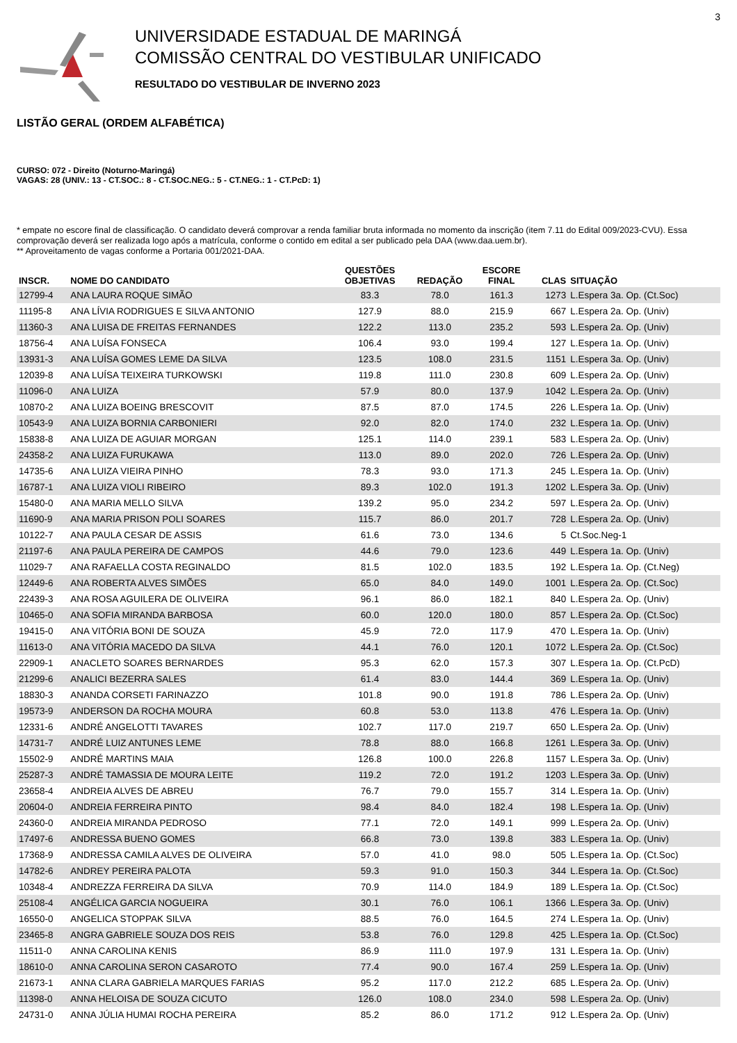3
UNIVERSIDADE ESTADUAL DE MARINGÁ
COMISSÃO CENTRAL DO VESTIBULAR UNIFICADO
RESULTADO DO VESTIBULAR DE INVERNO 2023
LISTÃO GERAL (ORDEM ALFABÉTICA)
CURSO: 072 - Direito (Noturno-Maringá)
VAGAS: 28 (UNIV.: 13 - CT.SOC.: 8 - CT.SOC.NEG.: 5 - CT.NEG.: 1 - CT.PcD: 1)
* empate no escore final de classificação. O candidato deverá comprovar a renda familiar bruta informada no momento da inscrição (item 7.11 do Edital 009/2023-CVU). Essa comprovação deverá ser realizada logo após a matrícula, conforme o contido em edital a ser publicado pela DAA (www.daa.uem.br).
** Aproveitamento de vagas conforme a Portaria 001/2021-DAA.
| INSCR. | NOME DO CANDIDATO | QUESTÕES OBJETIVAS | REDAÇÃO | ESCORE FINAL | CLAS | SITUAÇÃO |
| --- | --- | --- | --- | --- | --- | --- |
| 12799-4 | ANA LAURA ROQUE SIMÃO | 83.3 | 78.0 | 161.3 | 1273 | L.Espera 3a. Op. (Ct.Soc) |
| 11195-8 | ANA LÍVIA RODRIGUES E SILVA ANTONIO | 127.9 | 88.0 | 215.9 | 667 | L.Espera 2a. Op. (Univ) |
| 11360-3 | ANA LUISA DE FREITAS FERNANDES | 122.2 | 113.0 | 235.2 | 593 | L.Espera 2a. Op. (Univ) |
| 18756-4 | ANA LUÍSA FONSECA | 106.4 | 93.0 | 199.4 | 127 | L.Espera 1a. Op. (Univ) |
| 13931-3 | ANA LUÍSA GOMES LEME DA SILVA | 123.5 | 108.0 | 231.5 | 1151 | L.Espera 3a. Op. (Univ) |
| 12039-8 | ANA LUÍSA TEIXEIRA TURKOWSKI | 119.8 | 111.0 | 230.8 | 609 | L.Espera 2a. Op. (Univ) |
| 11096-0 | ANA LUIZA | 57.9 | 80.0 | 137.9 | 1042 | L.Espera 2a. Op. (Univ) |
| 10870-2 | ANA LUIZA BOEING BRESCOVIT | 87.5 | 87.0 | 174.5 | 226 | L.Espera 1a. Op. (Univ) |
| 10543-9 | ANA LUIZA BORNIA CARBONIERI | 92.0 | 82.0 | 174.0 | 232 | L.Espera 1a. Op. (Univ) |
| 15838-8 | ANA LUIZA DE AGUIAR MORGAN | 125.1 | 114.0 | 239.1 | 583 | L.Espera 2a. Op. (Univ) |
| 24358-2 | ANA LUIZA FURUKAWA | 113.0 | 89.0 | 202.0 | 726 | L.Espera 2a. Op. (Univ) |
| 14735-6 | ANA LUIZA VIEIRA PINHO | 78.3 | 93.0 | 171.3 | 245 | L.Espera 1a. Op. (Univ) |
| 16787-1 | ANA LUIZA VIOLI RIBEIRO | 89.3 | 102.0 | 191.3 | 1202 | L.Espera 3a. Op. (Univ) |
| 15480-0 | ANA MARIA MELLO SILVA | 139.2 | 95.0 | 234.2 | 597 | L.Espera 2a. Op. (Univ) |
| 11690-9 | ANA MARIA PRISON POLI SOARES | 115.7 | 86.0 | 201.7 | 728 | L.Espera 2a. Op. (Univ) |
| 10122-7 | ANA PAULA CESAR DE ASSIS | 61.6 | 73.0 | 134.6 | 5 | Ct.Soc.Neg-1 |
| 21197-6 | ANA PAULA PEREIRA DE CAMPOS | 44.6 | 79.0 | 123.6 | 449 | L.Espera 1a. Op. (Univ) |
| 11029-7 | ANA RAFAELLA COSTA REGINALDO | 81.5 | 102.0 | 183.5 | 192 | L.Espera 1a. Op. (Ct.Neg) |
| 12449-6 | ANA ROBERTA ALVES SIMÕES | 65.0 | 84.0 | 149.0 | 1001 | L.Espera 2a. Op. (Ct.Soc) |
| 22439-3 | ANA ROSA AGUILERA DE OLIVEIRA | 96.1 | 86.0 | 182.1 | 840 | L.Espera 2a. Op. (Univ) |
| 10465-0 | ANA SOFIA MIRANDA BARBOSA | 60.0 | 120.0 | 180.0 | 857 | L.Espera 2a. Op. (Ct.Soc) |
| 19415-0 | ANA VITÓRIA BONI DE SOUZA | 45.9 | 72.0 | 117.9 | 470 | L.Espera 1a. Op. (Univ) |
| 11613-0 | ANA VITÓRIA MACEDO DA SILVA | 44.1 | 76.0 | 120.1 | 1072 | L.Espera 2a. Op. (Ct.Soc) |
| 22909-1 | ANACLETO SOARES BERNARDES | 95.3 | 62.0 | 157.3 | 307 | L.Espera 1a. Op. (Ct.PcD) |
| 21299-6 | ANALICI BEZERRA SALES | 61.4 | 83.0 | 144.4 | 369 | L.Espera 1a. Op. (Univ) |
| 18830-3 | ANANDA CORSETI FARINAZZO | 101.8 | 90.0 | 191.8 | 786 | L.Espera 2a. Op. (Univ) |
| 19573-9 | ANDERSON DA ROCHA MOURA | 60.8 | 53.0 | 113.8 | 476 | L.Espera 1a. Op. (Univ) |
| 12331-6 | ANDRÉ ANGELOTTI TAVARES | 102.7 | 117.0 | 219.7 | 650 | L.Espera 2a. Op. (Univ) |
| 14731-7 | ANDRÉ LUIZ ANTUNES LEME | 78.8 | 88.0 | 166.8 | 1261 | L.Espera 3a. Op. (Univ) |
| 15502-9 | ANDRÉ MARTINS MAIA | 126.8 | 100.0 | 226.8 | 1157 | L.Espera 3a. Op. (Univ) |
| 25287-3 | ANDRÉ TAMASSIA DE MOURA LEITE | 119.2 | 72.0 | 191.2 | 1203 | L.Espera 3a. Op. (Univ) |
| 23658-4 | ANDREIA ALVES DE ABREU | 76.7 | 79.0 | 155.7 | 314 | L.Espera 1a. Op. (Univ) |
| 20604-0 | ANDREIA FERREIRA PINTO | 98.4 | 84.0 | 182.4 | 198 | L.Espera 1a. Op. (Univ) |
| 24360-0 | ANDREIA MIRANDA PEDROSO | 77.1 | 72.0 | 149.1 | 999 | L.Espera 2a. Op. (Univ) |
| 17497-6 | ANDRESSA BUENO GOMES | 66.8 | 73.0 | 139.8 | 383 | L.Espera 1a. Op. (Univ) |
| 17368-9 | ANDRESSA CAMILA ALVES DE OLIVEIRA | 57.0 | 41.0 | 98.0 | 505 | L.Espera 1a. Op. (Ct.Soc) |
| 14782-6 | ANDREY PEREIRA PALOTA | 59.3 | 91.0 | 150.3 | 344 | L.Espera 1a. Op. (Ct.Soc) |
| 10348-4 | ANDREZZA FERREIRA DA SILVA | 70.9 | 114.0 | 184.9 | 189 | L.Espera 1a. Op. (Ct.Soc) |
| 25108-4 | ANGÉLICA GARCIA NOGUEIRA | 30.1 | 76.0 | 106.1 | 1366 | L.Espera 3a. Op. (Univ) |
| 16550-0 | ANGELICA STOPPAK SILVA | 88.5 | 76.0 | 164.5 | 274 | L.Espera 1a. Op. (Univ) |
| 23465-8 | ANGRA GABRIELE SOUZA DOS REIS | 53.8 | 76.0 | 129.8 | 425 | L.Espera 1a. Op. (Ct.Soc) |
| 11511-0 | ANNA CAROLINA KENIS | 86.9 | 111.0 | 197.9 | 131 | L.Espera 1a. Op. (Univ) |
| 18610-0 | ANNA CAROLINA SERON CASAROTO | 77.4 | 90.0 | 167.4 | 259 | L.Espera 1a. Op. (Univ) |
| 21673-1 | ANNA CLARA GABRIELA MARQUES FARIAS | 95.2 | 117.0 | 212.2 | 685 | L.Espera 2a. Op. (Univ) |
| 11398-0 | ANNA HELOISA DE SOUZA CICUTO | 126.0 | 108.0 | 234.0 | 598 | L.Espera 2a. Op. (Univ) |
| 24731-0 | ANNA JÚLIA HUMAI ROCHA PEREIRA | 85.2 | 86.0 | 171.2 | 912 | L.Espera 2a. Op. (Univ) |